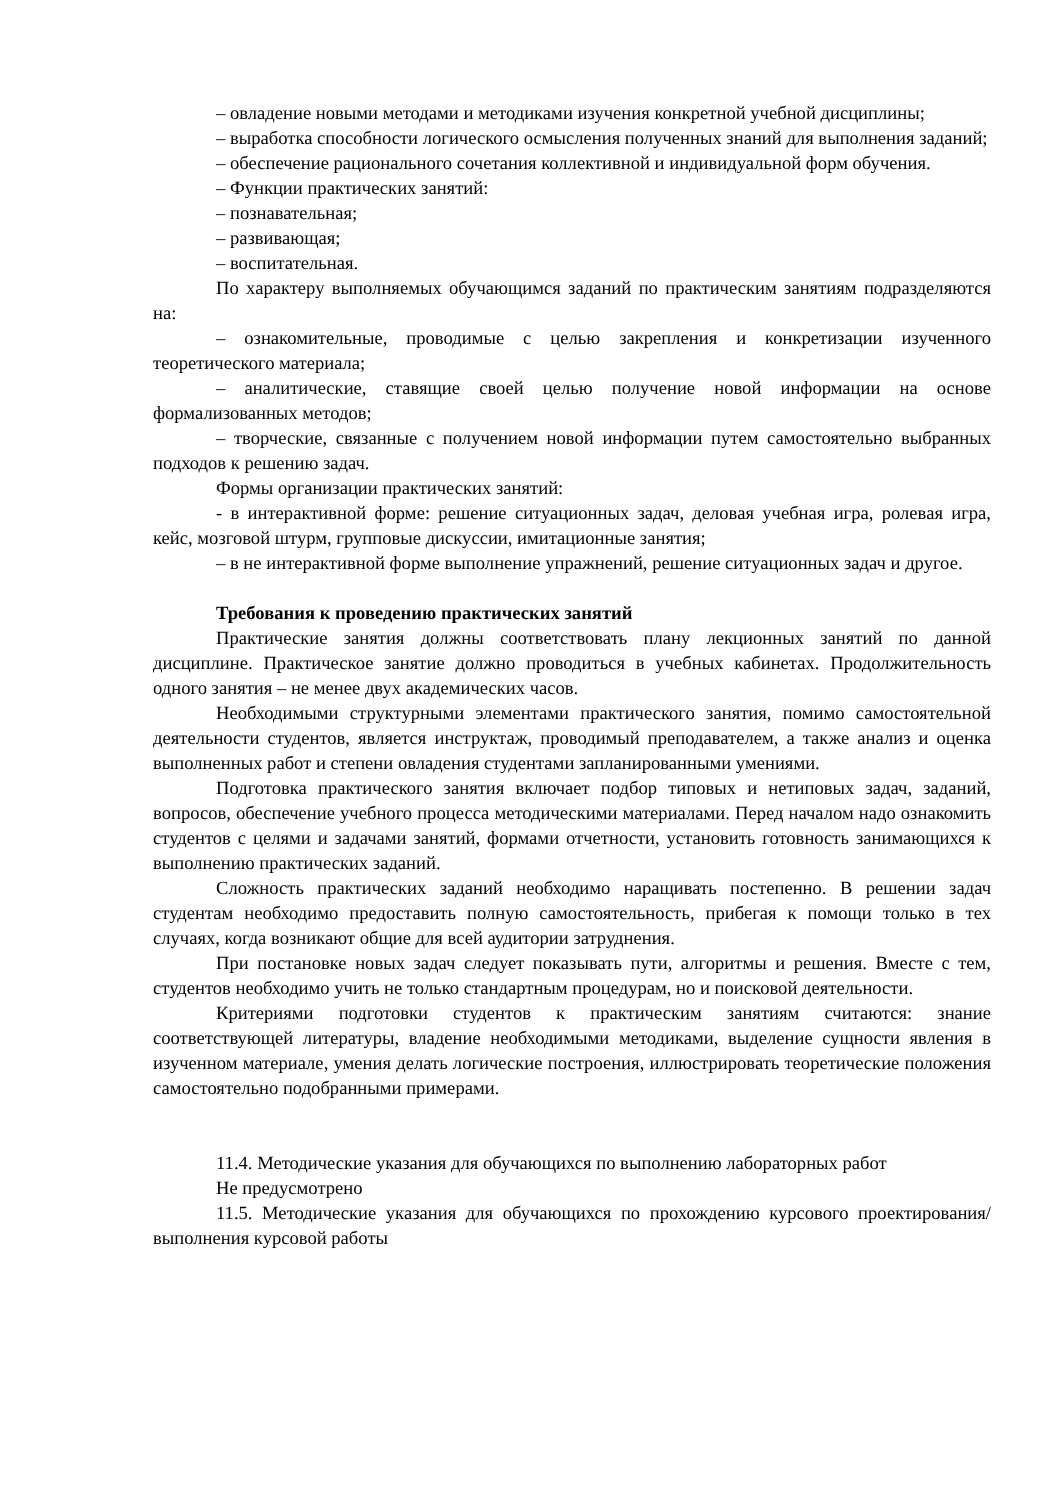– овладение новыми методами и методиками изучения конкретной учебной дисциплины;
– выработка способности логического осмысления полученных знаний для выполнения заданий;
– обеспечение рационального сочетания коллективной и индивидуальной форм обучения.
– Функции практических занятий:
– познавательная;
– развивающая;
– воспитательная.
По характеру выполняемых обучающимся заданий по практическим занятиям подразделяются на:
– ознакомительные, проводимые с целью закрепления и конкретизации изученного теоретического материала;
– аналитические, ставящие своей целью получение новой информации на основе формализованных методов;
– творческие, связанные с получением новой информации путем самостоятельно выбранных подходов к решению задач.
Формы организации практических занятий:
- в интерактивной форме: решение ситуационных задач, деловая учебная игра, ролевая игра, кейс, мозговой штурм, групповые дискуссии, имитационные занятия;
– в не интерактивной форме выполнение упражнений, решение ситуационных задач и другое.
Требования к проведению практических занятий
Практические занятия должны соответствовать плану лекционных занятий по данной дисциплине. Практическое занятие должно проводиться в учебных кабинетах. Продолжительность одного занятия – не менее двух академических часов.
Необходимыми структурными элементами практического занятия, помимо самостоятельной деятельности студентов, является инструктаж, проводимый преподавателем, а также анализ и оценка выполненных работ и степени овладения студентами запланированными умениями.
Подготовка практического занятия включает подбор типовых и нетиповых задач, заданий, вопросов, обеспечение учебного процесса методическими материалами. Перед началом надо ознакомить студентов с целями и задачами занятий, формами отчетности, установить готовность занимающихся к выполнению практических заданий.
Сложность практических заданий необходимо наращивать постепенно. В решении задач студентам необходимо предоставить полную самостоятельность, прибегая к помощи только в тех случаях, когда возникают общие для всей аудитории затруднения.
При постановке новых задач следует показывать пути, алгоритмы и решения. Вместе с тем, студентов необходимо учить не только стандартным процедурам, но и поисковой деятельности.
Критериями подготовки студентов к практическим занятиям считаются: знание соответствующей литературы, владение необходимыми методиками, выделение сущности явления в изученном материале, умения делать логические построения, иллюстрировать теоретические положения самостоятельно подобранными примерами.
11.4. Методические указания для обучающихся по выполнению лабораторных работ
Не предусмотрено
11.5. Методические указания для обучающихся по прохождению курсового проектирования/выполнения курсовой работы